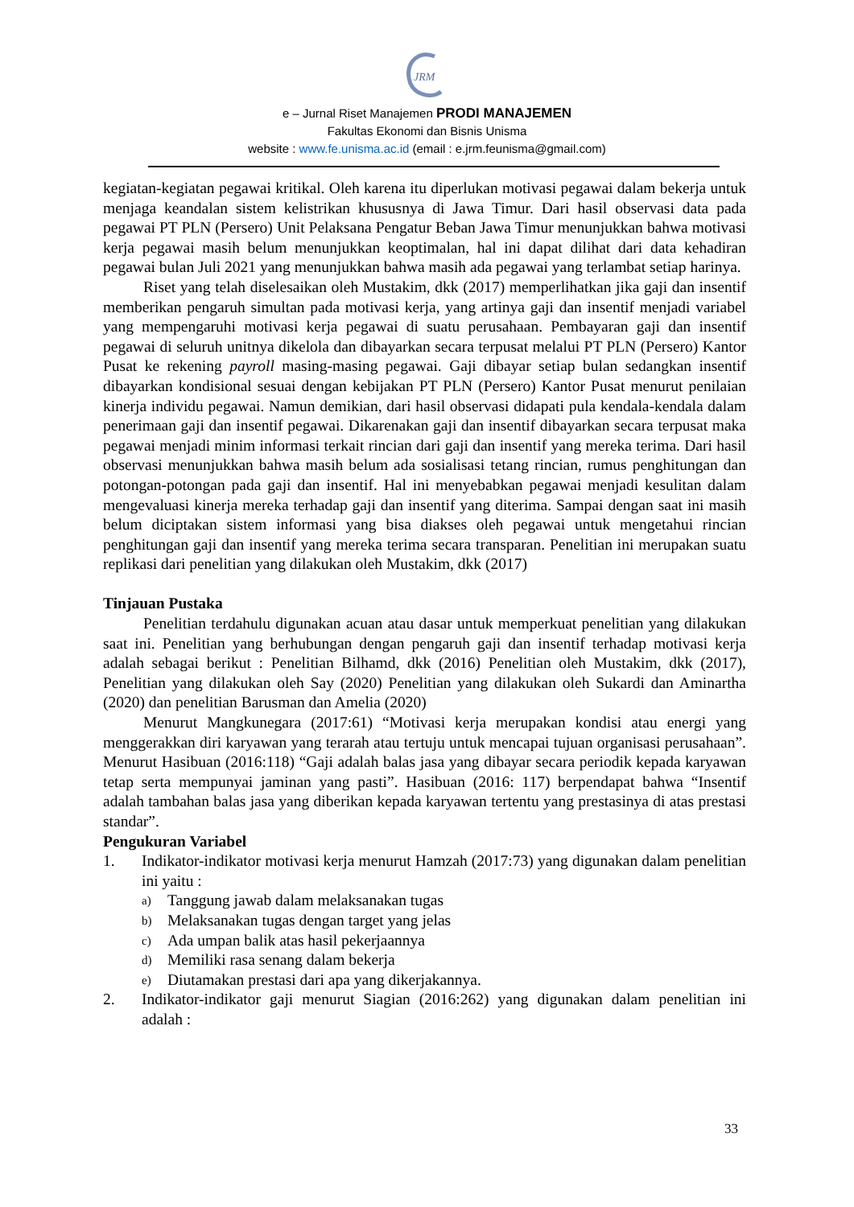JRM
e – Jurnal Riset Manajemen PRODI MANAJEMEN
Fakultas Ekonomi dan Bisnis Unisma
website : www.fe.unisma.ac.id (email : e.jrm.feunisma@gmail.com)
kegiatan-kegiatan pegawai kritikal. Oleh karena itu diperlukan motivasi pegawai dalam bekerja untuk menjaga keandalan sistem kelistrikan khususnya di Jawa Timur. Dari hasil observasi data pada pegawai PT PLN (Persero) Unit Pelaksana Pengatur Beban Jawa Timur menunjukkan bahwa motivasi kerja pegawai masih belum menunjukkan keoptimalan, hal ini dapat dilihat dari data kehadiran pegawai bulan Juli 2021 yang menunjukkan bahwa masih ada pegawai yang terlambat setiap harinya.
Riset yang telah diselesaikan oleh Mustakim, dkk (2017) memperlihatkan jika gaji dan insentif memberikan pengaruh simultan pada motivasi kerja, yang artinya gaji dan insentif menjadi variabel yang mempengaruhi motivasi kerja pegawai di suatu perusahaan. Pembayaran gaji dan insentif pegawai di seluruh unitnya dikelola dan dibayarkan secara terpusat melalui PT PLN (Persero) Kantor Pusat ke rekening payroll masing-masing pegawai. Gaji dibayar setiap bulan sedangkan insentif dibayarkan kondisional sesuai dengan kebijakan PT PLN (Persero) Kantor Pusat menurut penilaian kinerja individu pegawai. Namun demikian, dari hasil observasi didapati pula kendala-kendala dalam penerimaan gaji dan insentif pegawai. Dikarenakan gaji dan insentif dibayarkan secara terpusat maka pegawai menjadi minim informasi terkait rincian dari gaji dan insentif yang mereka terima. Dari hasil observasi menunjukkan bahwa masih belum ada sosialisasi tetang rincian, rumus penghitungan dan potongan-potongan pada gaji dan insentif. Hal ini menyebabkan pegawai menjadi kesulitan dalam mengevaluasi kinerja mereka terhadap gaji dan insentif yang diterima. Sampai dengan saat ini masih belum diciptakan sistem informasi yang bisa diakses oleh pegawai untuk mengetahui rincian penghitungan gaji dan insentif yang mereka terima secara transparan. Penelitian ini merupakan suatu replikasi dari penelitian yang dilakukan oleh Mustakim, dkk (2017)
Tinjauan Pustaka
Penelitian terdahulu digunakan acuan atau dasar untuk memperkuat penelitian yang dilakukan saat ini. Penelitian yang berhubungan dengan pengaruh gaji dan insentif terhadap motivasi kerja adalah sebagai berikut : Penelitian Bilhamd, dkk (2016) Penelitian oleh Mustakim, dkk (2017), Penelitian yang dilakukan oleh Say (2020) Penelitian yang dilakukan oleh Sukardi dan Aminartha (2020) dan penelitian Barusman dan Amelia (2020)
Menurut Mangkunegara (2017:61) “Motivasi kerja merupakan kondisi atau energi yang menggerakkan diri karyawan yang terarah atau tertuju untuk mencapai tujuan organisasi perusahaan”. Menurut Hasibuan (2016:118) “Gaji adalah balas jasa yang dibayar secara periodik kepada karyawan tetap serta mempunyai jaminan yang pasti”. Hasibuan (2016: 117) berpendapat bahwa “Insentif adalah tambahan balas jasa yang diberikan kepada karyawan tertentu yang prestasinya di atas prestasi standar”.
Pengukuran Variabel
1. Indikator-indikator motivasi kerja menurut Hamzah (2017:73) yang digunakan dalam penelitian ini yaitu :
a) Tanggung jawab dalam melaksanakan tugas
b) Melaksanakan tugas dengan target yang jelas
c) Ada umpan balik atas hasil pekerjaannya
d) Memiliki rasa senang dalam bekerja
e) Diutamakan prestasi dari apa yang dikerjakannya.
2. Indikator-indikator gaji menurut Siagian (2016:262) yang digunakan dalam penelitian ini adalah :
33